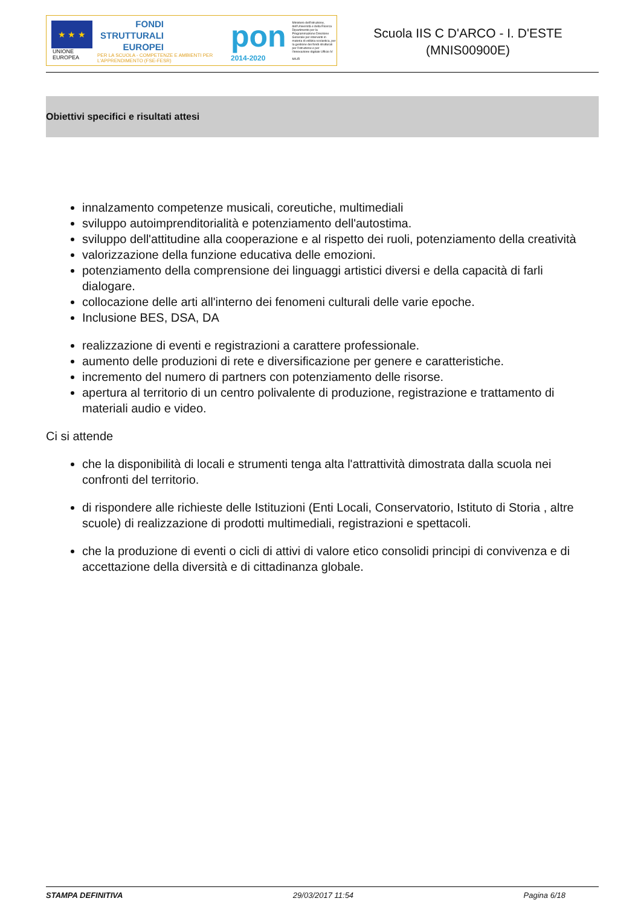★ ★ ★
UNIONE EUROPEA
FONDI
STRUTTURALI
EUROPEI
PER LA SCUOLA - COMPETENZE E AMBIENTI PER L'APPRENDIMENTO (FSE-FESR)
pon
2014-2020
Ministero dell'Istruzione, dell'Università e della Ricerca Dipartimento per la Programmazione Direzione Generale per interventi in materia di edilizia scolastica, per la gestione dei fondi strutturali per l'istruzione e per l'innovazione digitale Ufficio IV
MIUR
Scuola IIS C D'ARCO - I. D'ESTE
(MNIS00900E)
Obiettivi specifici e risultati attesi
innalzamento competenze musicali, coreutiche, multimediali
sviluppo autoimprenditorialità e potenziamento dell'autostima.
sviluppo dell'attitudine alla cooperazione e al rispetto dei ruoli, potenziamento della creatività
valorizzazione della funzione educativa delle emozioni.
potenziamento della comprensione dei linguaggi artistici diversi e della capacità di farli dialogare.
collocazione delle arti all'interno dei fenomeni culturali delle varie epoche.
Inclusione BES, DSA, DA
realizzazione di eventi e registrazioni a carattere professionale.
aumento delle produzioni di rete e diversificazione per genere e caratteristiche.
incremento del numero di partners con potenziamento delle risorse.
apertura al territorio di un centro polivalente di produzione, registrazione e trattamento di materiali audio e video.
Ci si attende
che la disponibilità di locali e strumenti tenga alta l'attrattività dimostrata dalla scuola nei confronti del territorio.
di rispondere alle richieste delle Istituzioni (Enti Locali, Conservatorio, Istituto di Storia , altre scuole) di realizzazione di prodotti multimediali, registrazioni e spettacoli.
che la produzione di eventi o cicli di attivi di valore etico consolidi principi di convivenza e di accettazione della diversità e di cittadinanza globale.
STAMPA DEFINITIVA 29/03/2017 11:54 Pagina 6/18